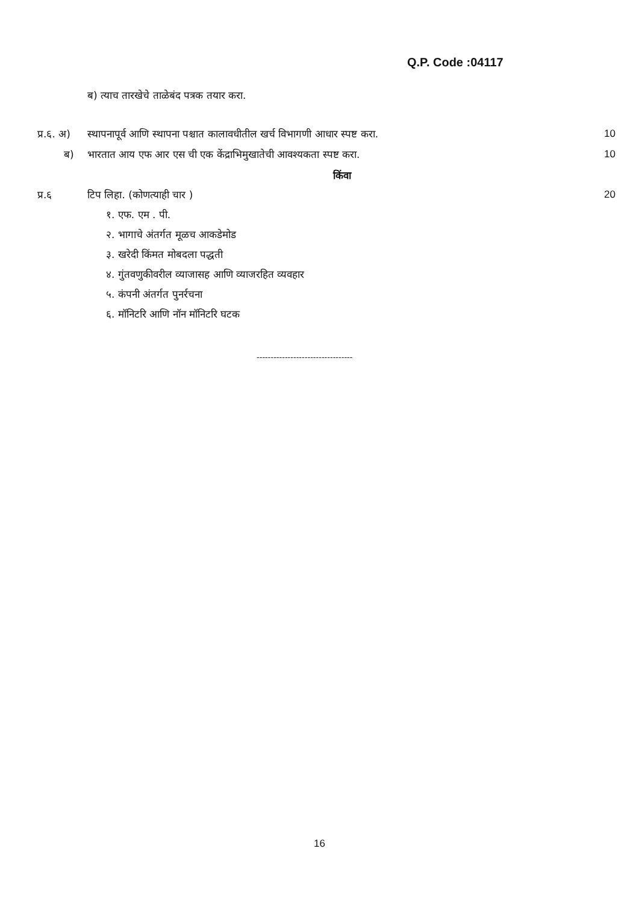Q.P. Code :04117
ब) त्याच तारखेचे ताळेबंद पत्रक तयार करा.
प्र.६. अ) स्थापनापूर्व आणि स्थापना पश्चात कालावधीतील खर्च विभागणी आधार स्पष्ट करा. 10
ब) भारतात आय एफ आर एस ची एक केंद्राभिमुखातेची आवश्यकता स्पष्ट करा. 10
किंवा
प्र.६ टिप लिहा. (कोणत्याही चार ) 20
१. एफ. एम . पी.
२. भागाचे अंतर्गत मूळच आकडेमोड
३. खरेदी किंमत मोबदला पद्धती
४. गुंतवणुकीवरील व्याजासह आणि व्याजरहित व्यवहार
५. कंपनी अंतर्गत पुनर्रचना
६. मॉनिटरि आणि नॉन मॉनिटरि घटक
----------------------------------
16